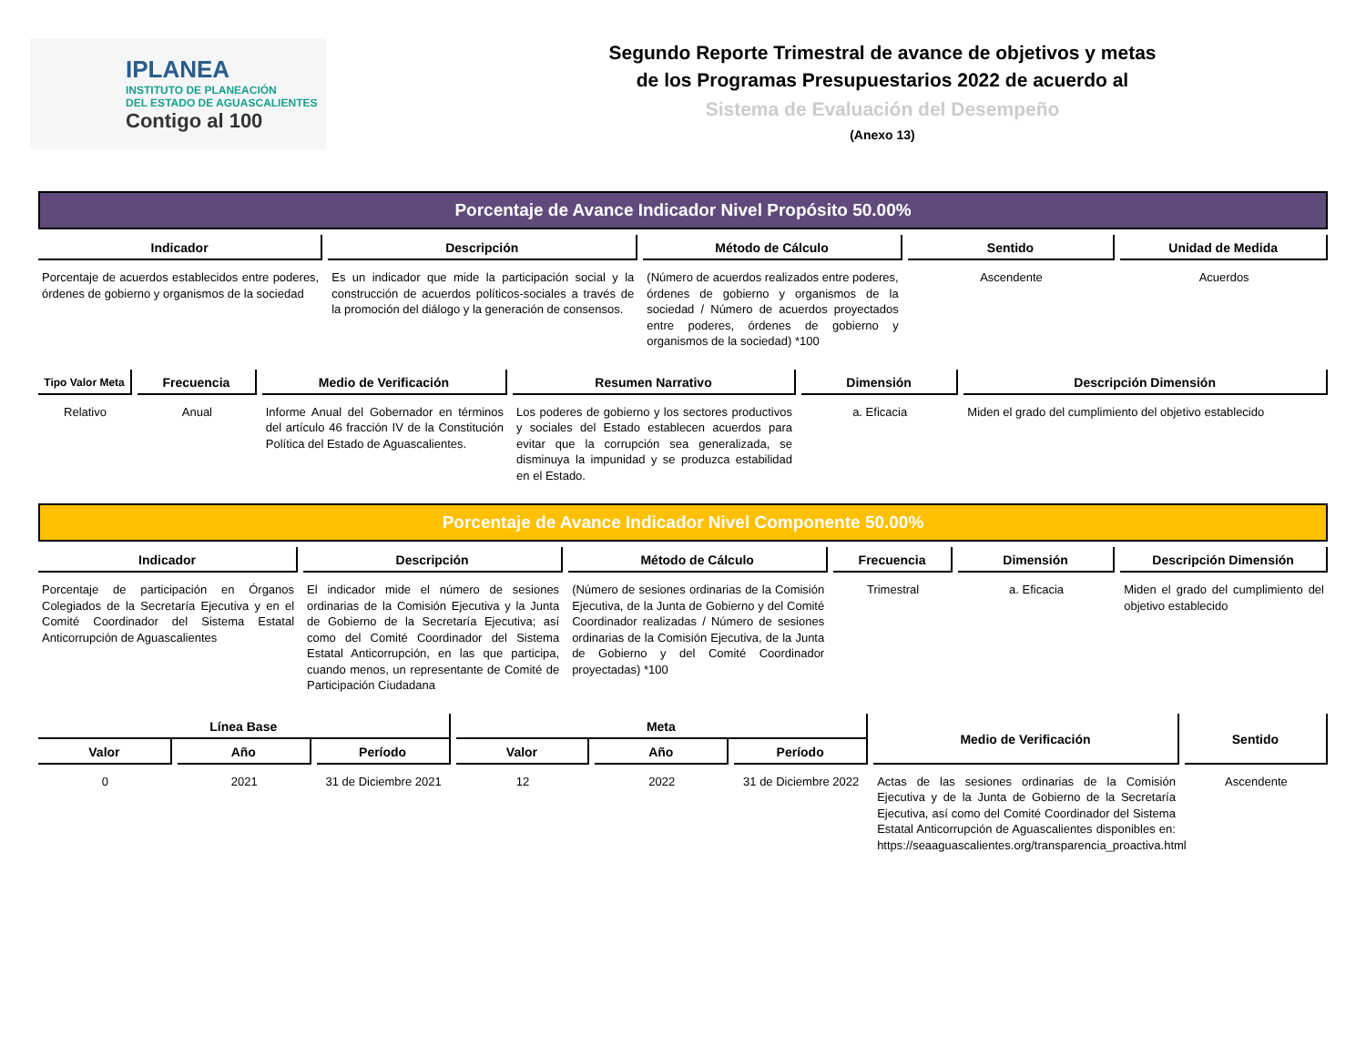IPLANEA
INSTITUTO DE PLANEACIÓN
DEL ESTADO DE AGUASCALIENTES
Contigo al 100
Segundo Reporte Trimestral de avance de objetivos y metas
de los Programas Presupuestarios 2022 de acuerdo al
Sistema de Evaluación del Desempeño
(Anexo 13)
Porcentaje de Avance Indicador Nivel Propósito 50.00%
| Indicador | Descripción | Método de Cálculo | Sentido | Unidad de Medida |
| --- | --- | --- | --- | --- |
| Porcentaje de acuerdos establecidos entre poderes, órdenes de gobierno y organismos de la sociedad | Es un indicador que mide la participación social y la construcción de acuerdos políticos-sociales a través de la promoción del diálogo y la generación de consensos. | (Número de acuerdos realizados entre poderes, órdenes de gobierno y organismos de la sociedad / Número de acuerdos proyectados entre poderes, órdenes de gobierno y organismos de la sociedad) *100 | Ascendente | Acuerdos |
| Tipo Valor Meta | Frecuencia | Medio de Verificación | Resumen Narrativo | Dimensión | Descripción Dimensión |
| --- | --- | --- | --- | --- | --- |
| Relativo | Anual | Informe Anual del Gobernador en términos del artículo 46 fracción IV de la Constitución Política del Estado de Aguascalientes. | Los poderes de gobierno y los sectores productivos y sociales del Estado establecen acuerdos para evitar que la corrupción sea generalizada, se disminuya la impunidad y se produzca estabilidad en el Estado. | a. Eficacia | Miden el grado del cumplimiento del objetivo establecido |
Porcentaje de Avance Indicador Nivel Componente 50.00%
| Indicador | Descripción | Método de Cálculo | Frecuencia | Dimensión | Descripción Dimensión |
| --- | --- | --- | --- | --- | --- |
| Porcentaje de participación en Órganos Colegiados de la Secretaría Ejecutiva y en el Comité Coordinador del Sistema Estatal Anticorrupción de Aguascalientes | El indicador mide el número de sesiones ordinarias de la Comisión Ejecutiva y la Junta de Gobierno de la Secretaría Ejecutiva; así como del Comité Coordinador del Sistema Estatal Anticorrupción, en las que participa, cuando menos, un representante de Comité de Participación Ciudadana | (Número de sesiones ordinarias de la Comisión Ejecutiva, de la Junta de Gobierno y del Comité Coordinador realizadas / Número de sesiones ordinarias de la Comisión Ejecutiva, de la Junta de Gobierno y del Comité Coordinador proyectadas) *100 | Trimestral | a. Eficacia | Miden el grado del cumplimiento del objetivo establecido |
| Línea Base | | | Meta | | | Medio de Verificación | Sentido |
| --- | --- | --- | --- | --- | --- | --- | --- |
| Valor | Año | Período | Valor | Año | Período | | |
| 0 | 2021 | 31 de Diciembre 2021 | 12 | 2022 | 31 de Diciembre 2022 | Actas de las sesiones ordinarias de la Comisión Ejecutiva y de la Junta de Gobierno de la Secretaría Ejecutiva, así como del Comité Coordinador del Sistema Estatal Anticorrupción de Aguascalientes disponibles en: https://seaaguascalientes.org/transparencia_proactiva.html | Ascendente |